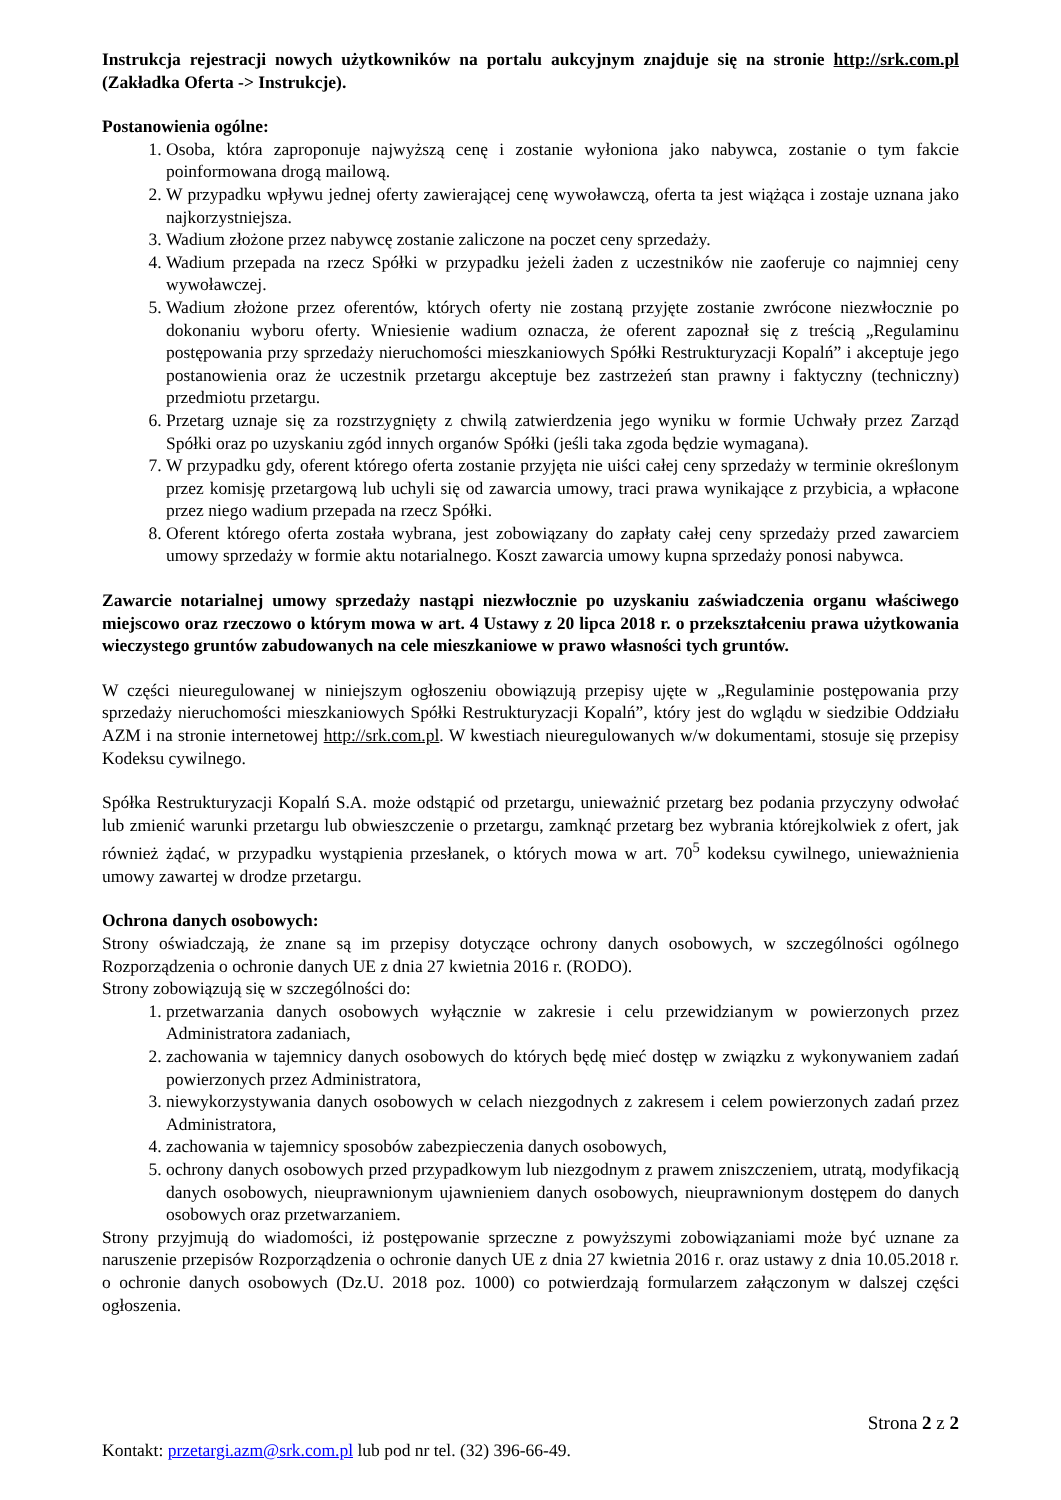Instrukcja rejestracji nowych użytkowników na portalu aukcyjnym znajduje się na stronie http://srk.com.pl (Zakładka Oferta -> Instrukcje).
Postanowienia ogólne:
1. Osoba, która zaproponuje najwyższą cenę i zostanie wyłoniona jako nabywca, zostanie o tym fakcie poinformowana drogą mailową.
2. W przypadku wpływu jednej oferty zawierającej cenę wywoławczą, oferta ta jest wiążąca i zostaje uznana jako najkorzystniejsza.
3. Wadium złożone przez nabywcę zostanie zaliczone na poczet ceny sprzedaży.
4. Wadium przepada na rzecz Spółki w przypadku jeżeli żaden z uczestników nie zaoferuje co najmniej ceny wywoławczej.
5. Wadium złożone przez oferentów, których oferty nie zostaną przyjęte zostanie zwrócone niezwłocznie po dokonaniu wyboru oferty. Wniesienie wadium oznacza, że oferent zapoznał się z treścią „Regulaminu postępowania przy sprzedaży nieruchomości mieszkaniowych Spółki Restrukturyzacji Kopalń” i akceptuje jego postanowienia oraz że uczestnik przetargu akceptuje bez zastrzeżeń stan prawny i faktyczny (techniczny) przedmiotu przetargu.
6. Przetarg uznaje się za rozstrzygnięty z chwilą zatwierdzenia jego wyniku w formie Uchwały przez Zarząd Spółki oraz po uzyskaniu zgód innych organów Spółki (jeśli taka zgoda będzie wymagana).
7. W przypadku gdy, oferent którego oferta zostanie przyjęta nie uiści całej ceny sprzedaży w terminie określonym przez komisję przetargową lub uchyli się od zawarcia umowy, traci prawa wynikające z przybicia, a wpłacone przez niego wadium przepada na rzecz Spółki.
8. Oferent którego oferta została wybrana, jest zobowiązany do zapłaty całej ceny sprzedaży przed zawarciem umowy sprzedaży w formie aktu notarialnego. Koszt zawarcia umowy kupna sprzedaży ponosi nabywca.
Zawarcie notarialnej umowy sprzedaży nastąpi niezwłocznie po uzyskaniu zaświadczenia organu właściwego miejscowo oraz rzeczowo o którym mowa w art. 4 Ustawy z 20 lipca 2018 r. o przekształceniu prawa użytkowania wieczystego gruntów zabudowanych na cele mieszkaniowe w prawo własności tych gruntów.
W części nieuregulowanej w niniejszym ogłoszeniu obowiązują przepisy ujęte w „Regulaminie postępowania przy sprzedaży nieruchomości mieszkaniowych Spółki Restrukturyzacji Kopalń”, który jest do wglądu w siedzibie Oddziału AZM i na stronie internetowej http://srk.com.pl. W kwestiach nieuregulowanych w/w dokumentami, stosuje się przepisy Kodeksu cywilnego.
Spółka Restrukturyzacji Kopalń S.A. może odstąpić od przetargu, unieważnić przetarg bez podania przyczyny odwołać lub zmienić warunki przetargu lub obwieszczenie o przetargu, zamknąć przetarg bez wybrania którejkolwiek z ofert, jak również żądać, w przypadku wystąpienia przesłanek, o których mowa w art. 70<sup>5</sup> kodeksu cywilnego, unieważnienia umowy zawartej w drodze przetargu.
Ochrona danych osobowych:
Strony oświadczają, że znane są im przepisy dotyczące ochrony danych osobowych, w szczególności ogólnego Rozporządzenia o ochronie danych UE z dnia 27 kwietnia 2016 r. (RODO).
Strony zobowiązują się w szczególności do:
1. przetwarzania danych osobowych wyłącznie w zakresie i celu przewidzianym w powierzonych przez Administratora zadaniach,
2. zachowania w tajemnicy danych osobowych do których będę mieć dostęp w związku z wykonywaniem zadań powierzonych przez Administratora,
3. niewykorzystywania danych osobowych w celach niezgodnych z zakresem i celem powierzonych zadań przez Administratora,
4. zachowania w tajemnicy sposobów zabezpieczenia danych osobowych,
5. ochrony danych osobowych przed przypadkowym lub niezgodnym z prawem zniszczeniem, utratą, modyfikacją danych osobowych, nieuprawnionym ujawnieniem danych osobowych, nieuprawnionym dostępem do danych osobowych oraz przetwarzaniem.
Strony przyjmują do wiadomości, iż postępowanie sprzeczne z powyższymi zobowiązaniami może być uznane za naruszenie przepisów Rozporządzenia o ochronie danych UE z dnia 27 kwietnia 2016 r. oraz ustawy z dnia 10.05.2018 r. o ochronie danych osobowych (Dz.U. 2018 poz. 1000) co potwierdzają formularzem załączonym w dalszej części ogłoszenia.
Strona 2 z 2
Kontakt: przetargi.azm@srk.com.pl lub pod nr tel. (32) 396-66-49.